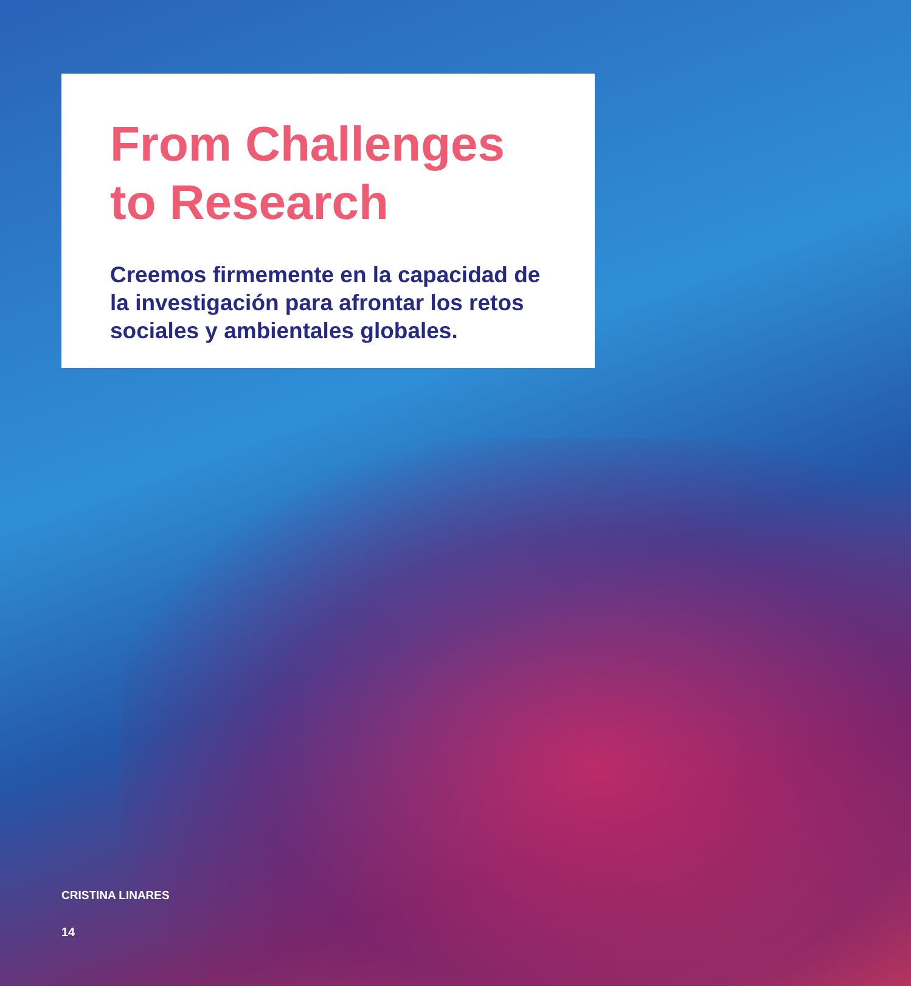From Challenges
to Research
Creemos firmemente en la capacidad de la investigación para afrontar los retos sociales y ambientales globales.
CRISTINA LINARES
14